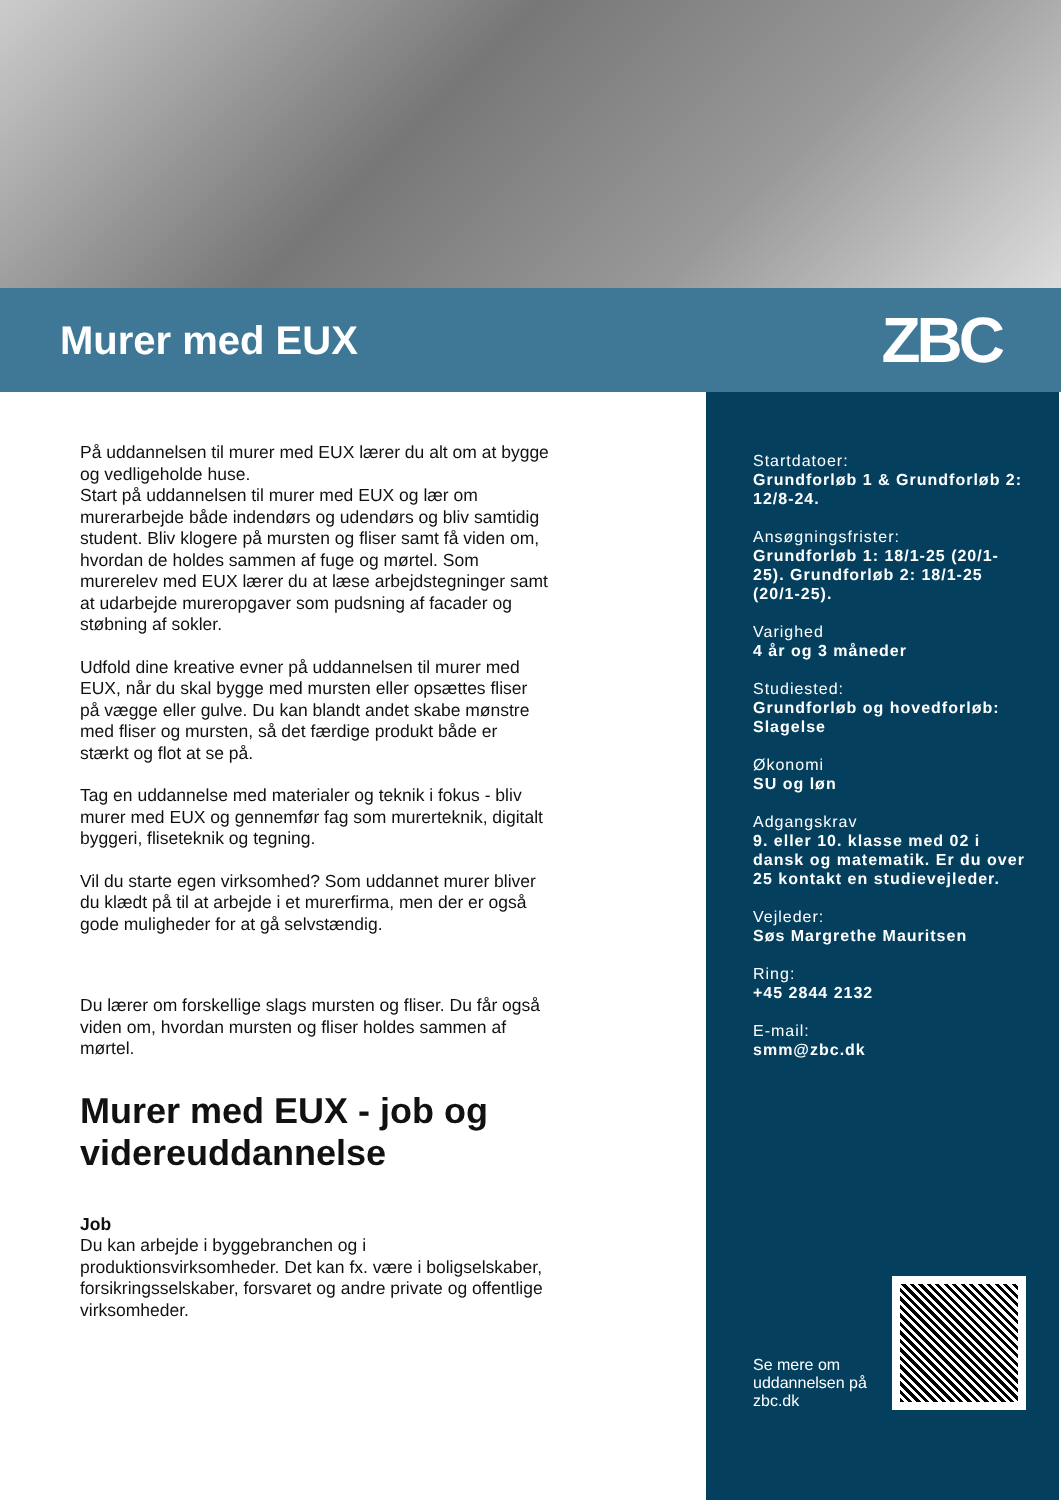Murer med EUX
ZBC
På uddannelsen til murer med EUX lærer du alt om at bygge og vedligeholde huse.
Start på uddannelsen til murer med EUX og lær om murerarbejde både indendørs og udendørs og bliv samtidig student. Bliv klogere på mursten og fliser samt få viden om, hvordan de holdes sammen af fuge og mørtel. Som murerelev med EUX lærer du at læse arbejdstegninger samt at udarbejde mureropgaver som pudsning af facader og støbning af sokler.
Udfold dine kreative evner på uddannelsen til murer med EUX, når du skal bygge med mursten eller opsættes fliser på vægge eller gulve. Du kan blandt andet skabe mønstre med fliser og mursten, så det færdige produkt både er stærkt og flot at se på.
Tag en uddannelse med materialer og teknik i fokus - bliv murer med EUX og gennemfør fag som murerteknik, digitalt byggeri, fliseteknik og tegning.
Vil du starte egen virksomhed? Som uddannet murer bliver du klædt på til at arbejde i et murerfirma, men der er også gode muligheder for at gå selvstændig.
Du lærer om forskellige slags mursten og fliser. Du får også viden om, hvordan mursten og fliser holdes sammen af mørtel.
Murer med EUX - job og videreuddannelse
Job
Du kan arbejde i byggebranchen og i produktionsvirksomheder. Det kan fx. være i boligselskaber, forsikringsselskaber, forsvaret og andre private og offentlige virksomheder.
Startdatoer:
Grundforløb 1 & Grundforløb 2: 12/8-24.
Ansøgningsfrister:
Grundforløb 1: 18/1-25 (20/1-25). Grundforløb 2: 18/1-25 (20/1-25).
Varighed
4 år og 3 måneder
Studiested:
Grundforløb og hovedforløb: Slagelse
Økonomi
SU og løn
Adgangskrav
9. eller 10. klasse med 02 i dansk og matematik. Er du over 25 kontakt en studievejleder.
Vejleder:
Søs Margrethe Mauritsen
Ring:
+45 2844 2132
E-mail:
smm@zbc.dk
Se mere om
uddannelsen på
zbc.dk